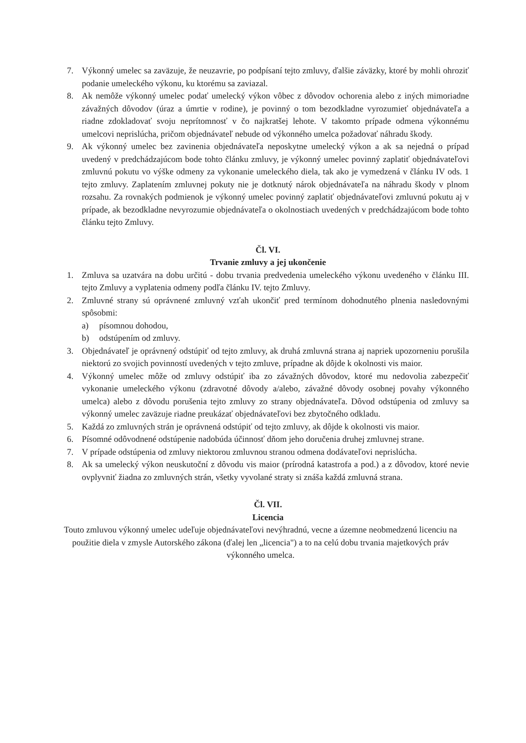7. Výkonný umelec sa zaväzuje, že neuzavrie, po podpísaní tejto zmluvy, ďalšie záväzky, ktoré by mohli ohroziť podanie umeleckého výkonu, ku ktorému sa zaviazal.
8. Ak nemôže výkonný umelec podať umelecký výkon vôbec z dôvodov ochorenia alebo z iných mimoriadne závažných dôvodov (úraz a úmrtie v rodine), je povinný o tom bezodkladne vyrozumieť objednávateľa a riadne zdokladovať svoju neprítomnosť v čo najkratšej lehote. V takomto prípade odmena výkonnému umelcovi neprislúcha, pričom objednávateľ nebude od výkonného umelca požadovať náhradu škody.
9. Ak výkonný umelec bez zavinenia objednávateľa neposkytne umelecký výkon a ak sa nejedná o prípad uvedený v predchádzajúcom bode tohto článku zmluvy, je výkonný umelec povinný zaplatiť objednávateľovi zmluvnú pokutu vo výške odmeny za vykonanie umeleckého diela, tak ako je vymedzená v článku IV ods. 1 tejto zmluvy. Zaplatením zmluvnej pokuty nie je dotknutý nárok objednávateľa na náhradu škody v plnom rozsahu. Za rovnakých podmienok je výkonný umelec povinný zaplatiť objednávateľovi zmluvnú pokutu aj v prípade, ak bezodkladne nevyrozumie objednávateľa o okolnostiach uvedených v predchádzajúcom bode tohto článku tejto Zmluvy.
Čl. VI.
Trvanie zmluvy a jej ukončenie
1. Zmluva sa uzatvára na dobu určitú - dobu trvania predvedenia umeleckého výkonu uvedeného v článku III. tejto Zmluvy a vyplatenia odmeny podľa článku IV. tejto Zmluvy.
2. Zmluvné strany sú oprávnené zmluvný vzťah ukončiť pred termínom dohodnutého plnenia nasledovnými spôsobmi:
a) písomnou dohodou,
b) odstúpením od zmluvy.
3. Objednávateľ je oprávnený odstúpiť od tejto zmluvy, ak druhá zmluvná strana aj napriek upozorneniu porušila niektorú zo svojich povinností uvedených v tejto zmluve, prípadne ak dôjde k okolnosti vis maior.
4. Výkonný umelec môže od zmluvy odstúpiť iba zo závažných dôvodov, ktoré mu nedovolia zabezpečiť vykonanie umeleckého výkonu (zdravotné dôvody a/alebo, závažné dôvody osobnej povahy výkonného umelca) alebo z dôvodu porušenia tejto zmluvy zo strany objednávateľa. Dôvod odstúpenia od zmluvy sa výkonný umelec zaväzuje riadne preukázať objednávateľovi bez zbytočného odkladu.
5. Každá zo zmluvných strán je oprávnená odstúpiť od tejto zmluvy, ak dôjde k okolnosti vis maior.
6. Písomné odôvodnené odstúpenie nadobúda účinnosť dňom jeho doručenia druhej zmluvnej strane.
7. V prípade odstúpenia od zmluvy niektorou zmluvnou stranou odmena dodávateľovi neprislúcha.
8. Ak sa umelecký výkon neuskutoční z dôvodu vis maior (prírodná katastrofa a pod.) a z dôvodov, ktoré nevie ovplyvniť žiadna zo zmluvných strán, všetky vyvolané straty si znáša každá zmluvná strana.
Čl. VII.
Licencia
Touto zmluvou výkonný umelec udeľuje objednávateľovi nevýhradnú, vecne a územne neobmedzenú licenciu na použitie diela v zmysle Autorského zákona (ďalej len „licencia") a to na celú dobu trvania majetkových práv výkonného umelca.